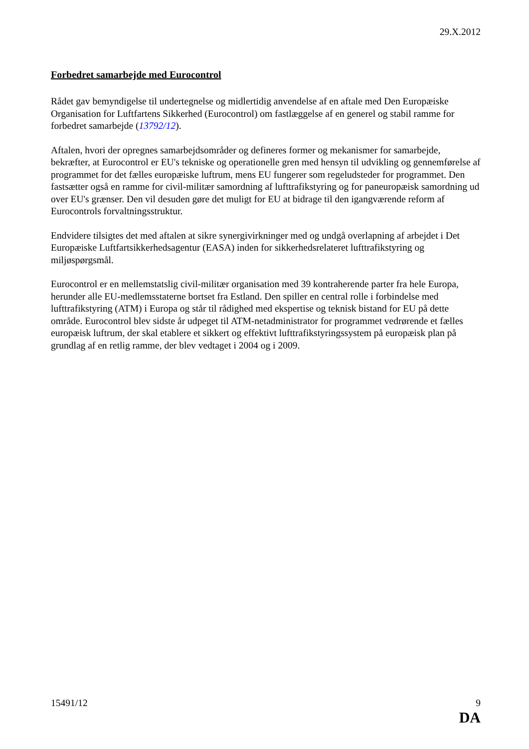29.X.2012
Forbedret samarbejde med Eurocontrol
Rådet gav bemyndigelse til undertegnelse og midlertidig anvendelse af en aftale med Den Europæiske Organisation for Luftfartens Sikkerhed (Eurocontrol) om fastlæggelse af en generel og stabil ramme for forbedret samarbejde (13792/12).
Aftalen, hvori der opregnes samarbejdsområder og defineres former og mekanismer for samarbejde, bekræfter, at Eurocontrol er EU's tekniske og operationelle gren med hensyn til udvikling og gennemførelse af programmet for det fælles europæiske luftrum, mens EU fungerer som regeludsteder for programmet. Den fastsætter også en ramme for civil-militær samordning af lufttrafikstyring og for paneuropæisk samordning ud over EU's grænser. Den vil desuden gøre det muligt for EU at bidrage til den igangværende reform af Eurocontrols forvaltningsstruktur.
Endvidere tilsigtes det med aftalen at sikre synergivirkninger med og undgå overlapning af arbejdet i Det Europæiske Luftfartsikkerhedsagentur (EASA) inden for sikkerhedsrelateret lufttrafikstyring og miljøspørgsmål.
Eurocontrol er en mellemstatslig civil-militær organisation med 39 kontraherende parter fra hele Europa, herunder alle EU-medlemsstaterne bortset fra Estland. Den spiller en central rolle i forbindelse med lufttrafikstyring (ATM) i Europa og står til rådighed med ekspertise og teknisk bistand for EU på dette område. Eurocontrol blev sidste år udpeget til ATM-netadministrator for programmet vedrørende et fælles europæisk luftrum, der skal etablere et sikkert og effektivt lufttrafikstyringssystem på europæisk plan på grundlag af en retlig ramme, der blev vedtaget i 2004 og i 2009.
15491/12 9
DA